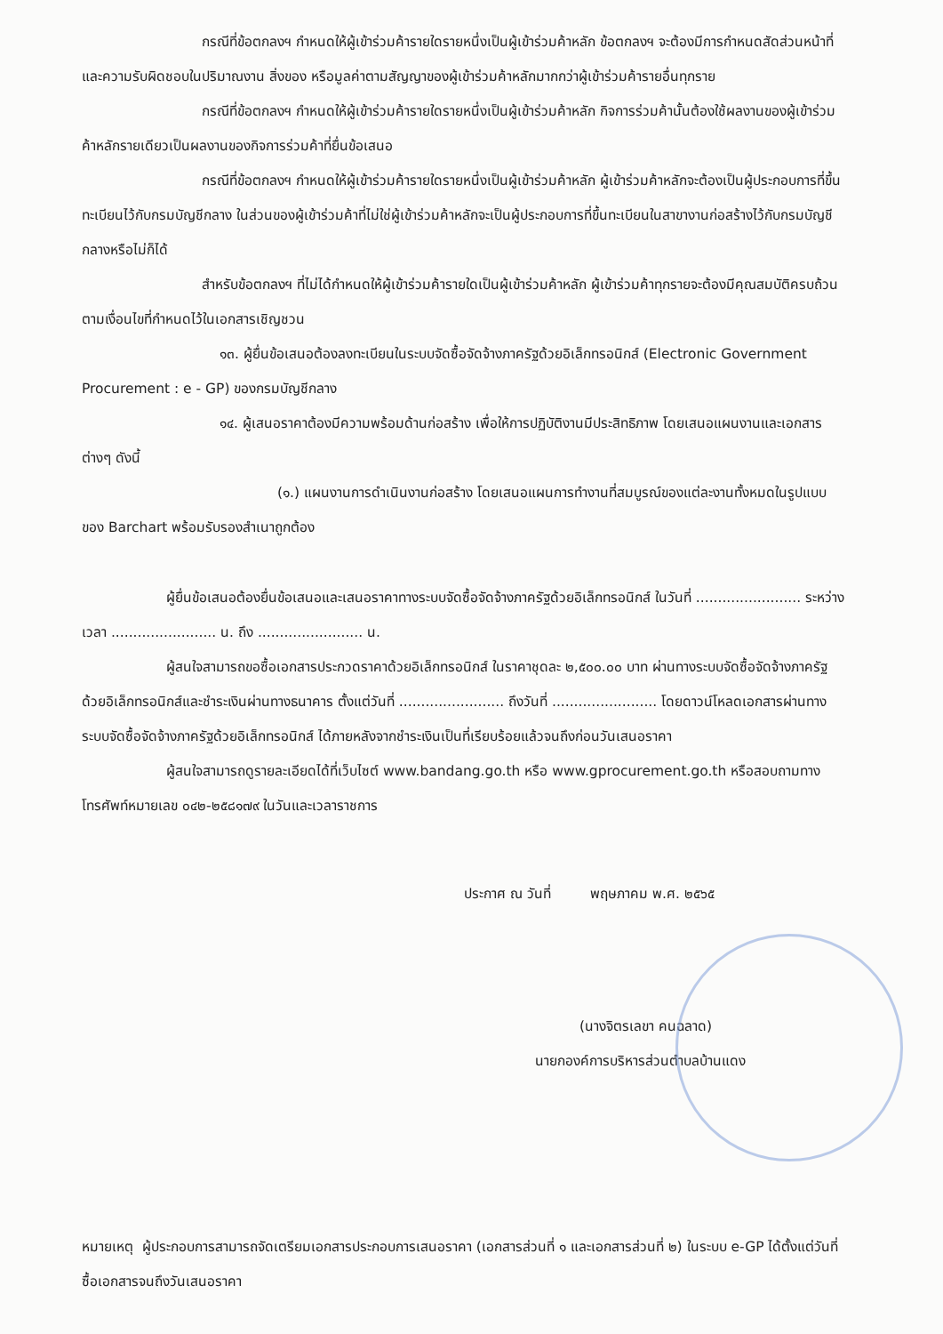กรณีที่ข้อตกลงฯ กำหนดให้ผู้เข้าร่วมค้ารายใดรายหนึ่งเป็นผู้เข้าร่วมค้าหลัก ข้อตกลงฯ จะต้องมีการกำหนดสัดส่วนหน้าที่ และความรับผิดชอบในปริมาณงาน สิ่งของ หรือมูลค่าตามสัญญาของผู้เข้าร่วมค้าหลักมากกว่าผู้เข้าร่วมค้ารายอื่นทุกราย
กรณีที่ข้อตกลงฯ กำหนดให้ผู้เข้าร่วมค้ารายใดรายหนึ่งเป็นผู้เข้าร่วมค้าหลัก กิจการร่วมค้านั้นต้องใช้ผลงานของผู้เข้าร่วมค้าหลักรายเดียวเป็นผลงานของกิจการร่วมค้าที่ยื่นข้อเสนอ
กรณีที่ข้อตกลงฯ กำหนดให้ผู้เข้าร่วมค้ารายใดรายหนึ่งเป็นผู้เข้าร่วมค้าหลัก ผู้เข้าร่วมค้าหลักจะต้องเป็นผู้ประกอบการที่ขึ้นทะเบียนไว้กับกรมบัญชีกลาง ในส่วนของผู้เข้าร่วมค้าที่ไม่ใช่ผู้เข้าร่วมค้าหลักจะเป็นผู้ประกอบการที่ขึ้นทะเบียนในสาขางานก่อสร้างไว้กับกรมบัญชีกลางหรือไม่ก็ได้
สำหรับข้อตกลงฯ ที่ไม่ได้กำหนดให้ผู้เข้าร่วมค้ารายใดเป็นผู้เข้าร่วมค้าหลัก ผู้เข้าร่วมค้าทุกรายจะต้องมีคุณสมบัติครบถ้วนตามเงื่อนไขที่กำหนดไว้ในเอกสารเชิญชวน
๑๓. ผู้ยื่นข้อเสนอต้องลงทะเบียนในระบบจัดซื้อจัดจ้างภาครัฐด้วยอิเล็กทรอนิกส์ (Electronic Government Procurement : e - GP) ของกรมบัญชีกลาง
๑๔. ผู้เสนอราคาต้องมีความพร้อมด้านก่อสร้าง เพื่อให้การปฏิบัติงานมีประสิทธิภาพ โดยเสนอแผนงานและเอกสารต่างๆ ดังนี้
(๑.) แผนงานการดำเนินงานก่อสร้าง โดยเสนอแผนการทำงานที่สมบูรณ์ของแต่ละงานทั้งหมดในรูปแบบของ Barchart พร้อมรับรองสำเนาถูกต้อง
ผู้ยื่นข้อเสนอต้องยื่นข้อเสนอและเสนอราคาทางระบบจัดซื้อจัดจ้างภาครัฐด้วยอิเล็กทรอนิกส์ ในวันที่ ........................ ระหว่างเวลา ........................ น. ถึง ........................ น.
ผู้สนใจสามารถขอซื้อเอกสารประกวดราคาด้วยอิเล็กทรอนิกส์ ในราคาชุดละ ๒,๕๐๐.๐๐ บาท ผ่านทางระบบจัดซื้อจัดจ้างภาครัฐด้วยอิเล็กทรอนิกส์และชำระเงินผ่านทางธนาคาร ตั้งแต่วันที่ ........................ ถึงวันที่ ........................ โดยดาวน์โหลดเอกสารผ่านทางระบบจัดซื้อจัดจ้างภาครัฐด้วยอิเล็กทรอนิกส์ ได้ภายหลังจากชำระเงินเป็นที่เรียบร้อยแล้วจนถึงก่อนวันเสนอราคา
ผู้สนใจสามารถดูรายละเอียดได้ที่เว็บไซต์ www.bandang.go.th หรือ www.gprocurement.go.th หรือสอบถามทางโทรศัพท์หมายเลข ๐๔๒-๒๕๘๑๗๙ ในวันและเวลาราชการ
ประกาศ ณ วันที่ พฤษภาคม พ.ศ. ๒๕๖๕
(นางจิตรเลขา คนฉลาด)
นายกองค์การบริหารส่วนตำบลบ้านแดง
หมายเหตุ ผู้ประกอบการสามารถจัดเตรียมเอกสารประกอบการเสนอราคา (เอกสารส่วนที่ ๑ และเอกสารส่วนที่ ๒) ในระบบ e-GP ได้ตั้งแต่วันที่ซื้อเอกสารจนถึงวันเสนอราคา